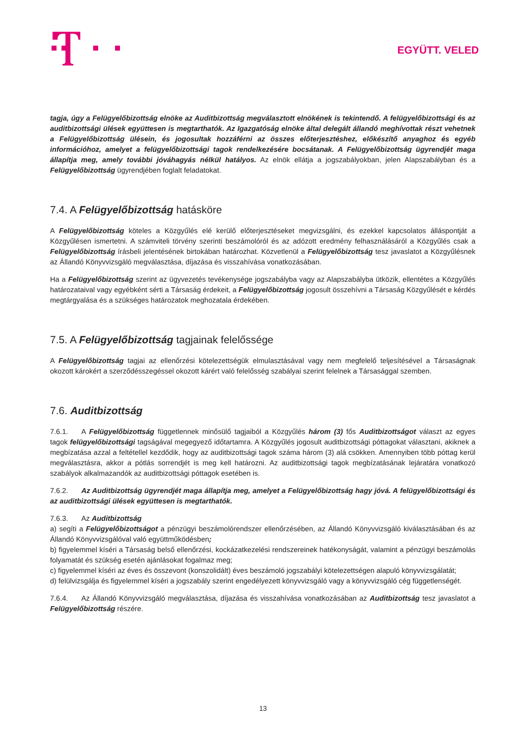EGYÜTT. VELED
tagja, úgy a Felügyelőbizottság elnöke az Auditbizottság megválasztott elnökének is tekintendő. A felügyelőbizottsági és az auditbizottsági ülések együttesen is megtarthatók. Az Igazgatóság elnöke által delegált állandó meghívottak részt vehetnek a Felügyelőbizottság ülésein, és jogosultak hozzáférni az összes előterjesztéshez, előkészítő anyaghoz és egyéb információhoz, amelyet a felügyelőbizottsági tagok rendelkezésére bocsátanak. A Felügyelőbizottság ügyrendjét maga állapítja meg, amely további jóváhagyás nélkül hatályos. Az elnök ellátja a jogszabályokban, jelen Alapszabályban és a Felügyelőbizottság ügyrendjében foglalt feladatokat.
7.4. A Felügyelőbizottság hatásköre
A Felügyelőbizottság köteles a Közgyűlés elé kerülő előterjesztéseket megvizsgálni, és ezekkel kapcsolatos álláspontját a Közgyűlésen ismertetni. A számviteli törvény szerinti beszámolóról és az adózott eredmény felhasználásáról a Közgyűlés csak a Felügyelőbizottság írásbeli jelentésének birtokában határozhat. Közvetlenül a Felügyelőbizottság tesz javaslatot a Közgyűlésnek az Állandó Könyvvizsgáló megválasztása, díjazása és visszahívása vonatkozásában.
Ha a Felügyelőbizottság szerint az ügyvezetés tevékenysége jogszabályba vagy az Alapszabályba ütközik, ellentétes a Közgyűlés határozataival vagy egyébként sérti a Társaság érdekeit, a Felügyelőbizottság jogosult összehívni a Társaság Közgyűlését e kérdés megtárgyalása és a szükséges határozatok meghozatala érdekében.
7.5. A Felügyelőbizottság tagjainak felelőssége
A Felügyelőbizottság tagjai az ellenőrzési kötelezettségük elmulasztásával vagy nem megfelelő teljesítésével a Társaságnak okozott károkért a szerződésszegéssel okozott kárért való felelősség szabályai szerint felelnek a Társasággal szemben.
7.6. Auditbizottság
7.6.1. A Felügyelőbizottság függetlennek minősülő tagjaiból a Közgyűlés három (3) fős Auditbizottságot választ az egyes tagok felügyelőbizottsági tagságával megegyező időtartamra. A Közgyűlés jogosult auditbizottsági póttagokat választani, akiknek a megbízatása azzal a feltétellel kezdődik, hogy az auditbizottsági tagok száma három (3) alá csökken. Amennyiben több póttag kerül megválasztásra, akkor a pótlás sorrendjét is meg kell határozni. Az auditbizottsági tagok megbízatásának lejáratára vonatkozó szabályok alkalmazandók az auditbizottsági póttagok esetében is.
7.6.2. Az Auditbizottság ügyrendjét maga állapítja meg, amelyet a Felügyelőbizottság hagy jóvá. A felügyelőbizottsági és az auditbizottsági ülések együttesen is megtarthatók.
7.6.3. Az Auditbizottság
a) segíti a Felügyelőbizottságot a pénzügyi beszámolórendszer ellenőrzésében, az Állandó Könyvvizsgáló kiválasztásában és az Állandó Könyvvizsgálóval való együttműködésben;
b) figyelemmel kíséri a Társaság belső ellenőrzési, kockázatkezelési rendszereinek hatékonyságát, valamint a pénzügyi beszámolás folyamatát és szükség esetén ajánlásokat fogalmaz meg;
c) figyelemmel kíséri az éves és összevont (konszolidált) éves beszámoló jogszabályi kötelezettségen alapuló könyvvizsgálatát;
d) felülvizsgálja és figyelemmel kíséri a jogszabály szerint engedélyezett könyvvizsgáló vagy a könyvvizsgáló cég függetlenségét.
7.6.4. Az Állandó Könyvvizsgáló megválasztása, díjazása és visszahívása vonatkozásában az Auditbizottság tesz javaslatot a Felügyelőbizottság részére.
13